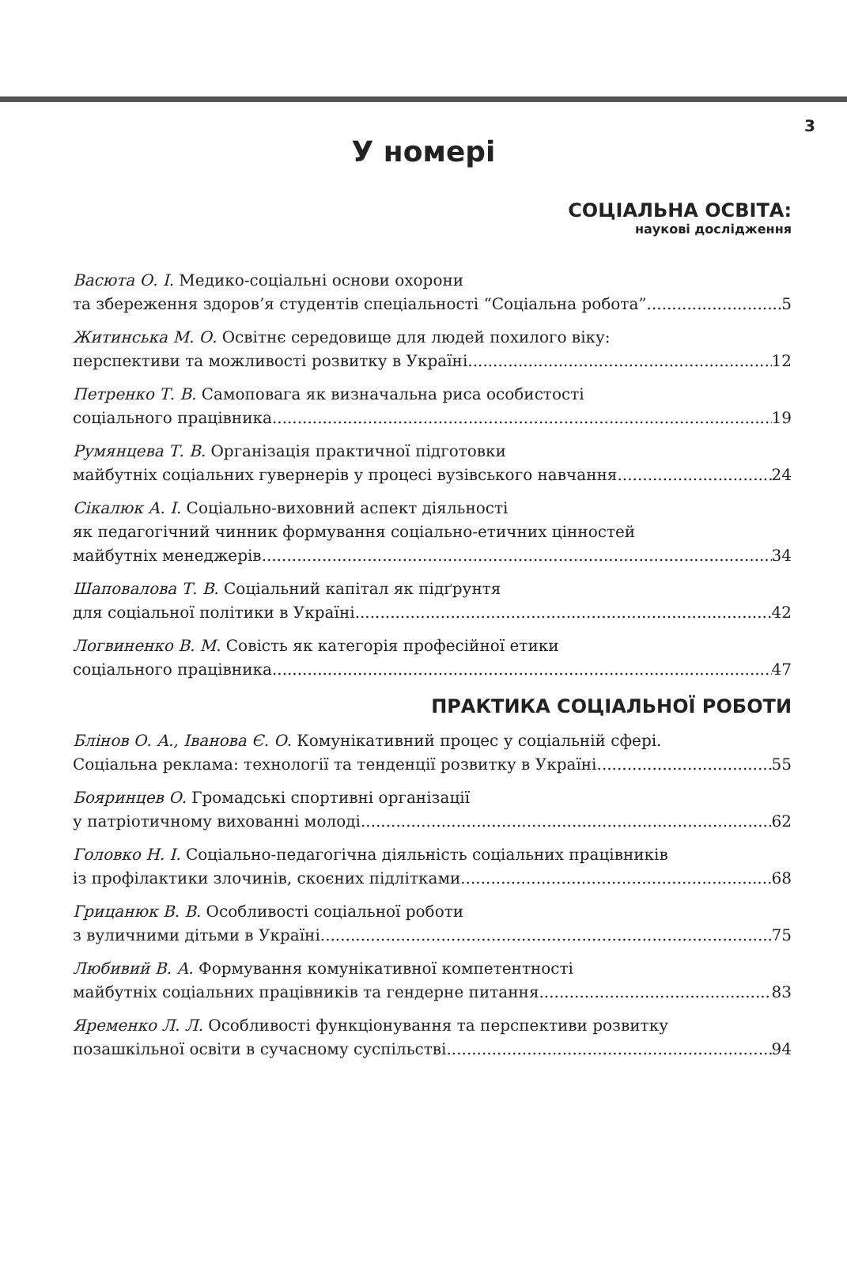3
У номері
СОЦІАЛЬНА ОСВІТА:
наукові дослідження
Васюта О. І. Медико-соціальні основи охорони
та збереження здоров’я студентів спеціальності “Соціальна робота” 5
Житинська М. О. Освітнє середовище для людей похилого віку:
перспективи та можливості розвитку в Україні 12
Петренко Т. В. Самоповага як визначальна риса особистості
соціального працівника 19
Румянцева Т. В. Організація практичної підготовки
майбутніх соціальних гувернерів у процесі вузівського навчання 24
Сікалюк А. І. Соціально-виховний аспект діяльності
як педагогічний чинник формування соціально-етичних цінностей
майбутніх менеджерів 34
Шаповалова Т. В. Соціальний капітал як підґрунтя
для соціальної політики в Україні 42
Логвиненко В. М. Совість як категорія професійної етики
соціального працівника 47
ПРАКТИКА СОЦІАЛЬНОЇ РОБОТИ
Блінов О. А., Іванова Є. О. Комунікативний процес у соціальній сфері.
Соціальна реклама: технології та тенденції розвитку в Україні 55
Бояринцев О. Громадські спортивні організації
у патріотичному вихованні молоді 62
Головко Н. І. Соціально-педагогічна діяльність соціальних працівників
із профілактики злочинів, скоєних підлітками 68
Грицанюк В. В. Особливості соціальної роботи
з вуличними дітьми в Україні 75
Любивий В. А. Формування комунікативної компетентності
майбутніх соціальних працівників та гендерне питання 83
Яременко Л. Л. Особливості функціонування та перспективи розвитку
позашкільної освіти в сучасному суспільстві 94